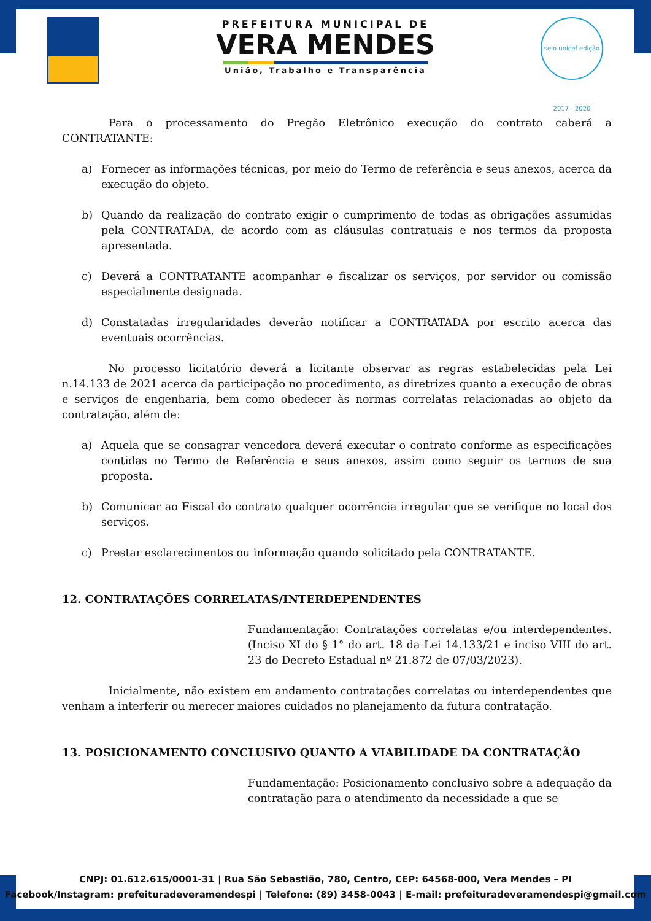selo unicef edição 2017 - 2020
PREFEITURA MUNICIPAL DE
VERA MENDES
União, Trabalho e Transparência
Para o processamento do Pregão Eletrônico execução do contrato caberá a CONTRATANTE:
a) Fornecer as informações técnicas, por meio do Termo de referência e seus anexos, acerca da execução do objeto.
b) Quando da realização do contrato exigir o cumprimento de todas as obrigações assumidas pela CONTRATADA, de acordo com as cláusulas contratuais e nos termos da proposta apresentada.
c) Deverá a CONTRATANTE acompanhar e fiscalizar os serviços, por servidor ou comissão especialmente designada.
d) Constatadas irregularidades deverão notificar a CONTRATADA por escrito acerca das eventuais ocorrências.
No processo licitatório deverá a licitante observar as regras estabelecidas pela Lei n.14.133 de 2021 acerca da participação no procedimento, as diretrizes quanto a execução de obras e serviços de engenharia, bem como obedecer às normas correlatas relacionadas ao objeto da contratação, além de:
a) Aquela que se consagrar vencedora deverá executar o contrato conforme as especificações contidas no Termo de Referência e seus anexos, assim como seguir os termos de sua proposta.
b) Comunicar ao Fiscal do contrato qualquer ocorrência irregular que se verifique no local dos serviços.
c) Prestar esclarecimentos ou informação quando solicitado pela CONTRATANTE.
12. CONTRATAÇÕES CORRELATAS/INTERDEPENDENTES
Fundamentação: Contratações correlatas e/ou interdependentes. (Inciso XI do § 1° do art. 18 da Lei 14.133/21 e inciso VIII do art. 23 do Decreto Estadual nº 21.872 de 07/03/2023).
Inicialmente, não existem em andamento contratações correlatas ou interdependentes que venham a interferir ou merecer maiores cuidados no planejamento da futura contratação.
13. POSICIONAMENTO CONCLUSIVO QUANTO A VIABILIDADE DA CONTRATAÇÃO
Fundamentação: Posicionamento conclusivo sobre a adequação da contratação para o atendimento da necessidade a que se
CNPJ: 01.612.615/0001-31 | Rua São Sebastião, 780, Centro, CEP: 64568-000, Vera Mendes – PI
Facebook/Instagram: prefeituradeveramendespi | Telefone: (89) 3458-0043 | E-mail: prefeituradeveramendespi@gmail.com